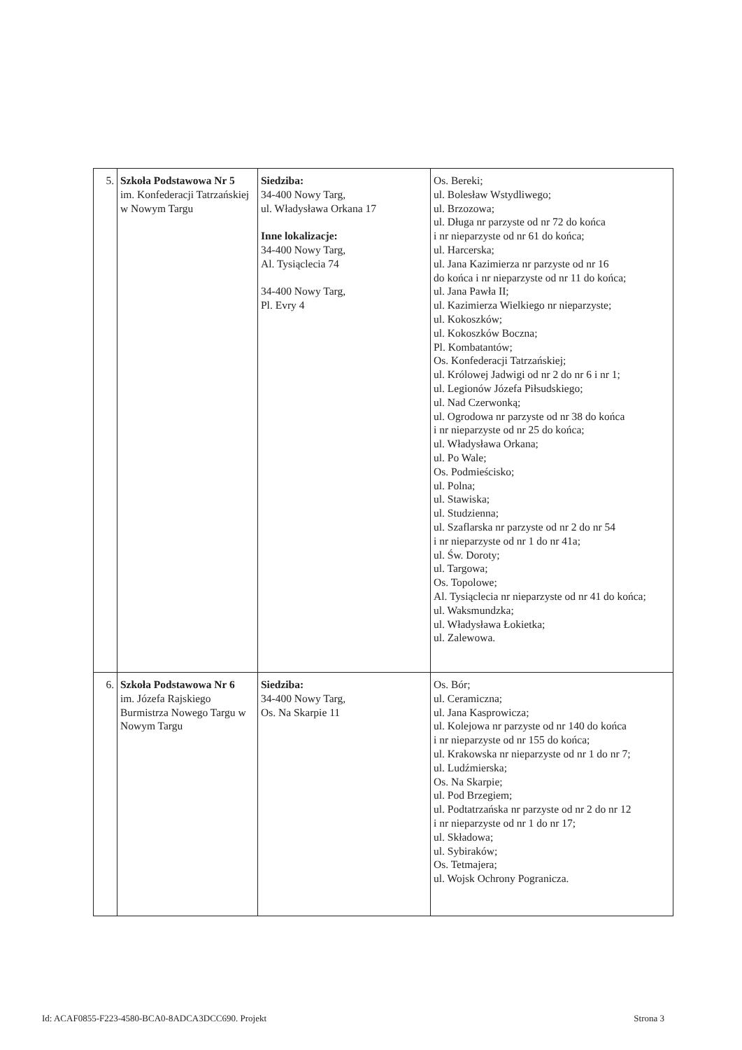| 5. | Szkoła Podstawowa Nr 5 im. Konfederacji Tatrzańskiej w Nowym Targu | Siedziba: 34-400 Nowy Targ, ul. Władysława Orkana 17 Inne lokalizacje: 34-400 Nowy Targ, Al. Tysiąclecia 74 34-400 Nowy Targ, Pl. Evry 4 | Os. Bereki; ul. Bolesław Wstydliwego; ul. Brzozowa; ul. Długa nr parzyste od nr 72 do końca i nr nieparzyste od nr 61 do końca; ul. Harcerska; ul. Jana Kazimierza nr parzyste od nr 16 do końca i nr nieparzyste od nr 11 do końca; ul. Jana Pawła II; ul. Kazimierza Wielkiego nr nieparzyste; ul. Kokoszków; ul. Kokoszków Boczna; Pl. Kombatantów; Os. Konfederacji Tatrzańskiej; ul. Królowej Jadwigi od nr 2 do nr 6 i nr 1; ul. Legionów Józefa Piłsudskiego; ul. Nad Czerwonką; ul. Ogrodowa nr parzyste od nr 38 do końca i nr nieparzyste od nr 25 do końca; ul. Władysława Orkana; ul. Po Wale; Os. Podmieścisko; ul. Polna; ul. Stawiska; ul. Studzienna; ul. Szaflarska nr parzyste od nr 2 do nr 54 i nr nieparzyste od nr 1 do nr 41a; ul. Św. Doroty; ul. Targowa; Os. Topolowe; Al. Tysiąclecia nr nieparzyste od nr 41 do końca; ul. Waksmundzka; ul. Władysława Łokietka; ul. Zalewowa. |
| 6. | Szkoła Podstawowa Nr 6 im. Józefa Rajskiego Burmistrza Nowego Targu w Nowym Targu | Siedziba: 34-400 Nowy Targ, Os. Na Skarpie 11 | Os. Bór; ul. Ceramiczna; ul. Jana Kasprowicza; ul. Kolejowa nr parzyste od nr 140 do końca i nr nieparzyste od nr 155 do końca; ul. Krakowska nr nieparzyste od nr 1 do nr 7; ul. Ludźmierska; Os. Na Skarpie; ul. Pod Brzegiem; ul. Podtatrzańska nr parzyste od nr 2 do nr 12 i nr nieparzyste od nr 1 do nr 17; ul. Składowa; ul. Sybiraków; Os. Tetmajera; ul. Wojsk Ochrony Pogranicza. |
Id: ACAF0855-F223-4580-BCA0-8ADCA3DCC690. Projekt Strona 3